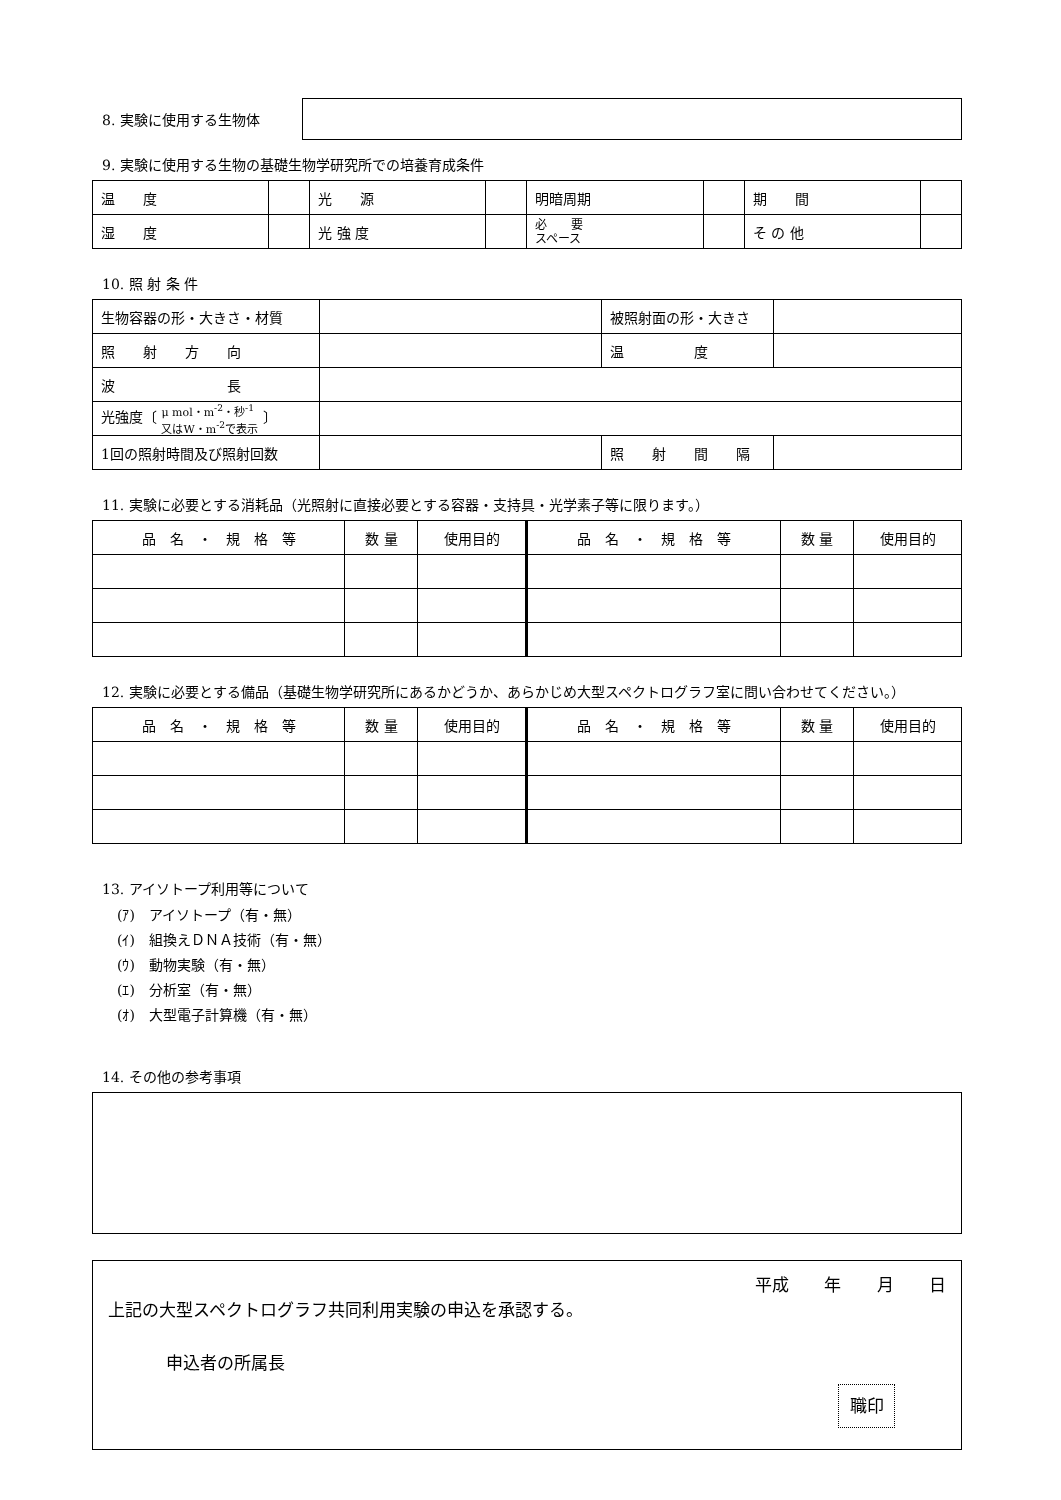8. 実験に使用する生物体
9. 実験に使用する生物の基礎生物学研究所での培養育成条件
| 温 度 | | 光 源 | | 明暗周期 | | 期 間 | |
| 湿 度 | | 光 強 度 | | 必 要 スペース | | そ の 他 | |
10. 照 射 条 件
| 生物容器の形・大きさ・材質 | | 被照射面の形・大きさ | |
| 照 射 方 向 | | 温 度 | |
| 波 長 | | | |
| 光強度〔 μ mol・m<sup>-2</sup>・秒<sup>-1</sup> 又はW・m<sup>-2</sup>で表示 〕 | | | |
| 1回の照射時間及び照射回数 | | 照 射 間 隔 | |
11. 実験に必要とする消耗品（光照射に直接必要とする容器・支持具・光学素子等に限ります。）
| 品 名 ・ 規 格 等 | 数 量 | 使用目的 | 品 名 ・ 規 格 等 | 数 量 | 使用目的 |
| --- | --- | --- | --- | --- | --- |
12. 実験に必要とする備品（基礎生物学研究所にあるかどうか、あらかじめ大型スペクトログラフ室に問い合わせてください。）
| 品 名 ・ 規 格 等 | 数 量 | 使用目的 | 品 名 ・ 規 格 等 | 数 量 | 使用目的 |
| --- | --- | --- | --- | --- | --- |
13. アイソトープ利用等について
(ｱ)　アイソトープ（有・無）
(ｲ)　組換えＤＮＡ技術（有・無）
(ｳ)　動物実験（有・無）
(ｴ)　分析室（有・無）
(ｵ)　大型電子計算機（有・無）
14. その他の参考事項
平成 年 月 日
上記の大型スペクトログラフ共同利用実験の申込を承認する。
申込者の所属長
職印